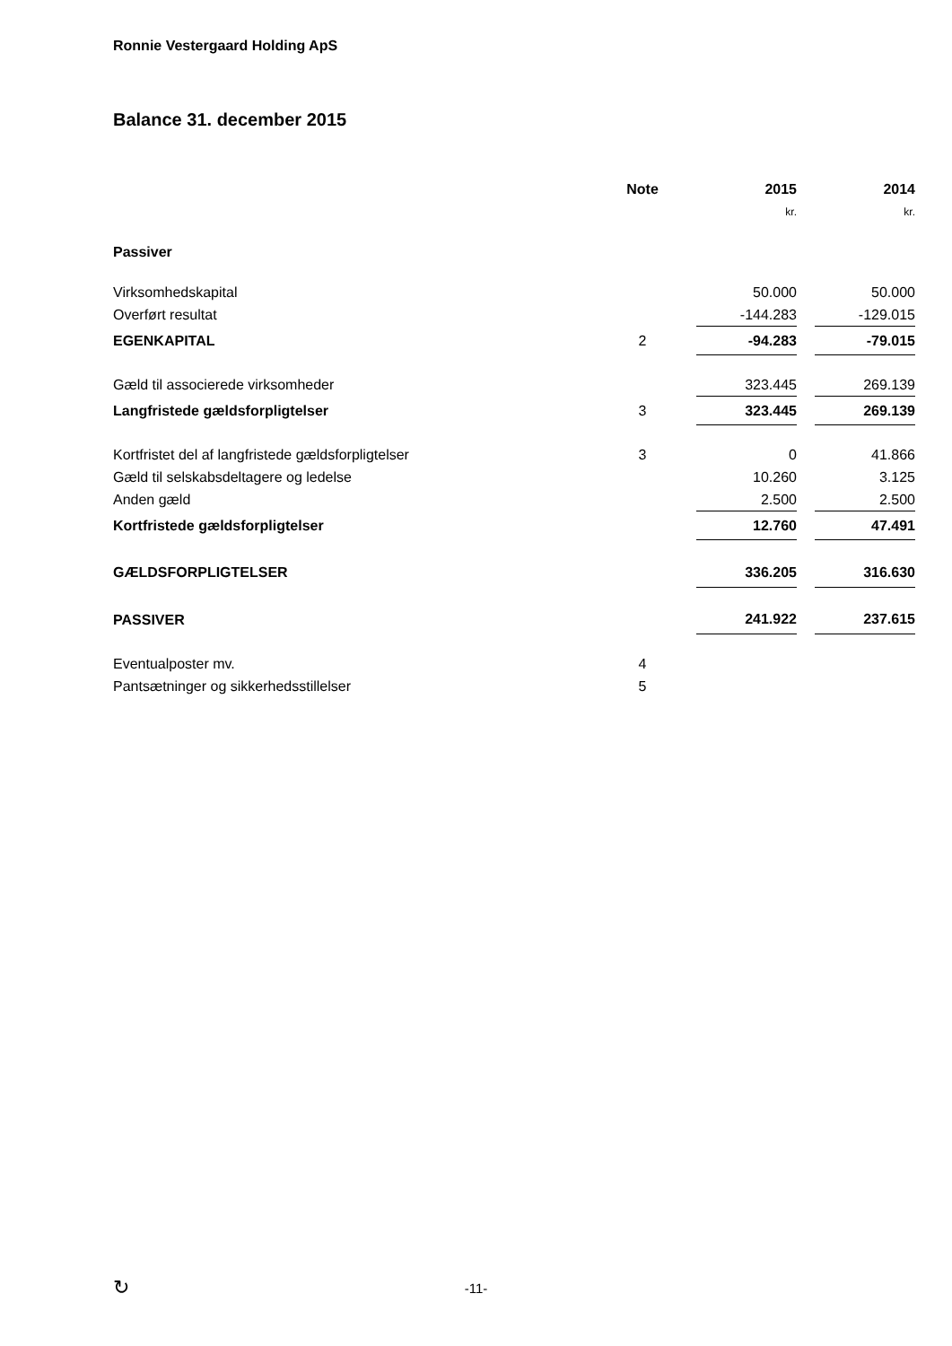Ronnie Vestergaard Holding ApS
Balance 31. december 2015
| | Note | | 2015 | | 2014 |
| | | | kr. | | kr. |
| Passiver | | | | | |
| Virksomhedskapital | | | 50.000 | | 50.000 |
| Overført resultat | | | -144.283 | | -129.015 |
| EGENKAPITAL | 2 | | -94.283 | | -79.015 |
| Gæld til associerede virksomheder | | | 323.445 | | 269.139 |
| Langfristede gældsforpligtelser | 3 | | 323.445 | | 269.139 |
| Kortfristet del af langfristede gældsforpligtelser | 3 | | 0 | | 41.866 |
| Gæld til selskabsdeltagere og ledelse | | | 10.260 | | 3.125 |
| Anden gæld | | | 2.500 | | 2.500 |
| Kortfristede gældsforpligtelser | | | 12.760 | | 47.491 |
| GÆLDSFORPLIGTELSER | | | 336.205 | | 316.630 |
| PASSIVER | | | 241.922 | | 237.615 |
| Eventualposter mv. | 4 | | | | |
| Pantsætninger og sikkerhedsstillelser | 5 | | | | |
↻
-11-